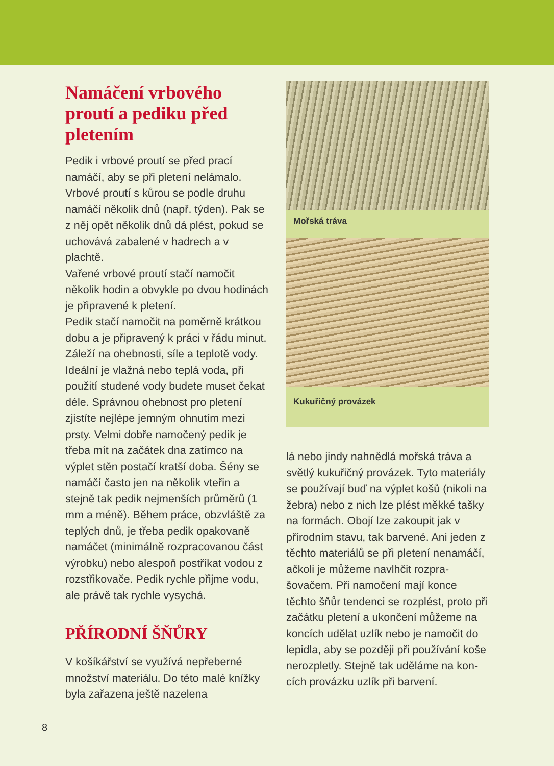Namáčení vrbového proutí a pediku před pletením
Pedik i vrbové proutí se před prací namáčí, aby se při pletení nelámalo. Vrbové proutí s kůrou se podle druhu namáčí několik dnů (např. týden). Pak se z něj opět několik dnů dá plést, pokud se uchovává zabalené v hadrech a v plachtě.
Vařené vrbové proutí stačí namočit několik hodin a obvykle po dvou hodi­nách je připravené k pletení.
Pedik stačí namočit na poměrně krát­kou dobu a je připravený k práci v řádu minut. Záleží na ohebnosti, síle a tep­lotě vody. Ideální je vlažná nebo teplá voda, při použití studené vody budete muset čekat déle. Správnou ohebnost pro pletení zjistíte nejlépe jemným ohnutím mezi prsty. Velmi dobře na­močený pedik je třeba mít na začátek dna zatímco na výplet stěn postačí kratší doba. Šény se namáčí často jen na několik vteřin a stejně tak pedik nejmenších průměrů (1 mm a méně). Během práce, obzvláště za teplých dnů, je třeba pedik opakovaně namáčet (minimálně rozpracovanou část vý­robku) nebo alespoň postříkat vodou z rozstřikovače. Pedik rychle přijme vodu, ale právě tak rychle vysychá.
PŘÍRODNÍ ŠŇŮRY
V košíkářství se využívá nepřeberné množství materiálu. Do této malé knížky byla zařazena ještě nazelena­
Mořská tráva
Kukuřičný provázek
lá nebo jindy nahnědlá mořská tráva a světlý kukuřičný provázek. Tyto materiály se používají buď na výplet košů (nikoli na žebra) nebo z nich lze plést měkké tašky na formách. Obojí lze zakoupit jak v přírodním stavu, tak barvené. Ani jeden z těch­to materiálů se při pletení nenamáčí, ačkoli je můžeme navlhčit rozpra­šovačem. Při namočení mají konce těchto šňůr tendenci se rozplést, proto při začátku pletení a ukončení můžeme na koncích udělat uzlík nebo je namočit do lepidla, aby se později při používání koše neroz­pletly. Stejně tak uděláme na kon­cích provázku uzlík při barvení.
8